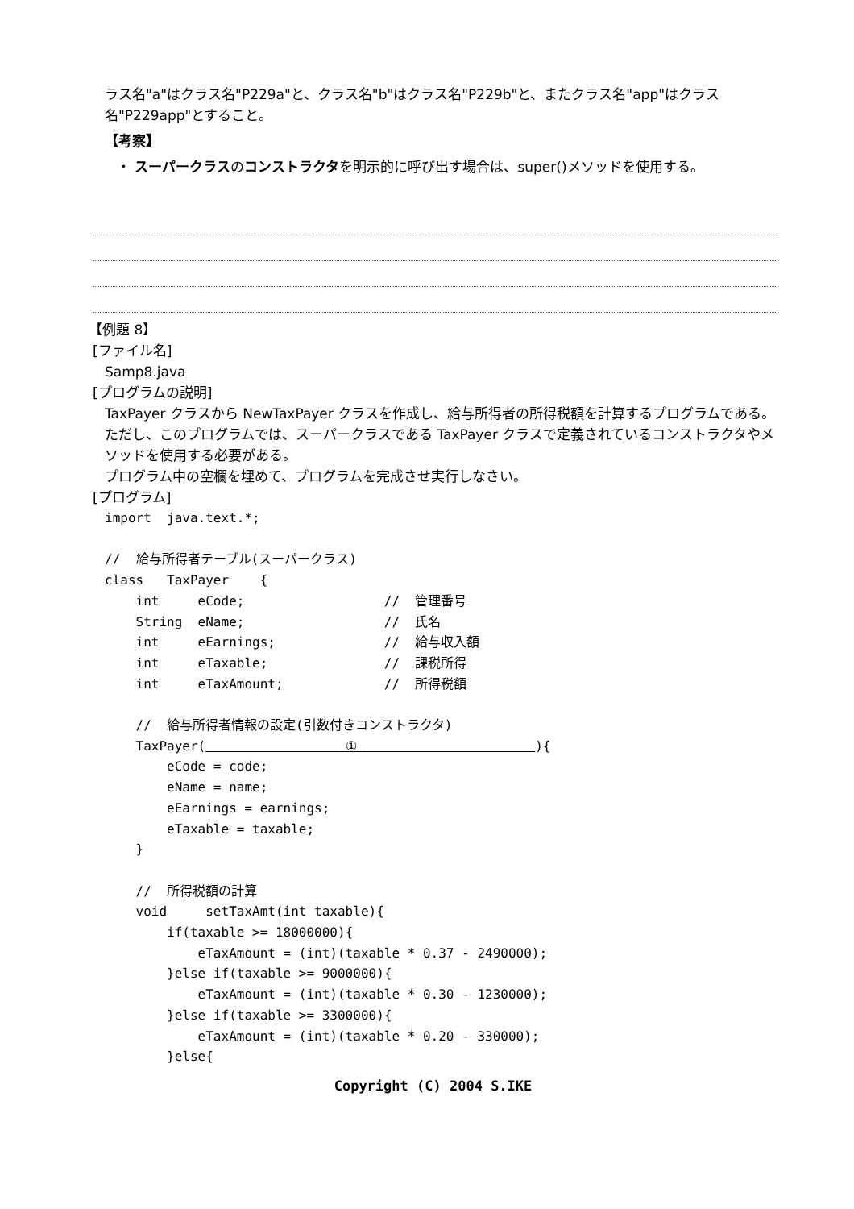ラス名"a"はクラス名"P229a"と、クラス名"b"はクラス名"P229b"と、またクラス名"app"はクラス名"P229app"とすること。
【考察】
・ スーパークラスのコンストラクタを明示的に呼び出す場合は、super()メソッドを使用する。
【例題 8】
[ファイル名]
Samp8.java
[プログラムの説明]
TaxPayer クラスから NewTaxPayer クラスを作成し、給与所得者の所得税額を計算するプログラムである。ただし、このプログラムでは、スーパークラスである TaxPayer クラスで定義されているコンストラクタやメソッドを使用する必要がある。
プログラム中の空欄を埋めて、プログラムを完成させ実行しなさい。
[プログラム]
import  java.text.*;

//  給与所得者テーブル(スーパークラス)
class   TaxPayer    {
    int     eCode;                  //  管理番号
    String  eName;                  //  氏名
    int     eEarnings;              //  給与収入額
    int     eTaxable;               //  課税所得
    int     eTaxAmount;             //  所得税額

    //  給与所得者情報の設定(引数付きコンストラクタ)
    TaxPayer(                  ①                       ){
        eCode = code;
        eName = name;
        eEarnings = earnings;
        eTaxable = taxable;
    }

    //  所得税額の計算
    void     setTaxAmt(int taxable){
        if(taxable >= 18000000){
            eTaxAmount = (int)(taxable * 0.37 - 2490000);
        }else if(taxable >= 9000000){
            eTaxAmount = (int)(taxable * 0.30 - 1230000);
        }else if(taxable >= 3300000){
            eTaxAmount = (int)(taxable * 0.20 - 330000);
        }else{
Copyright (C) 2004 S.IKE